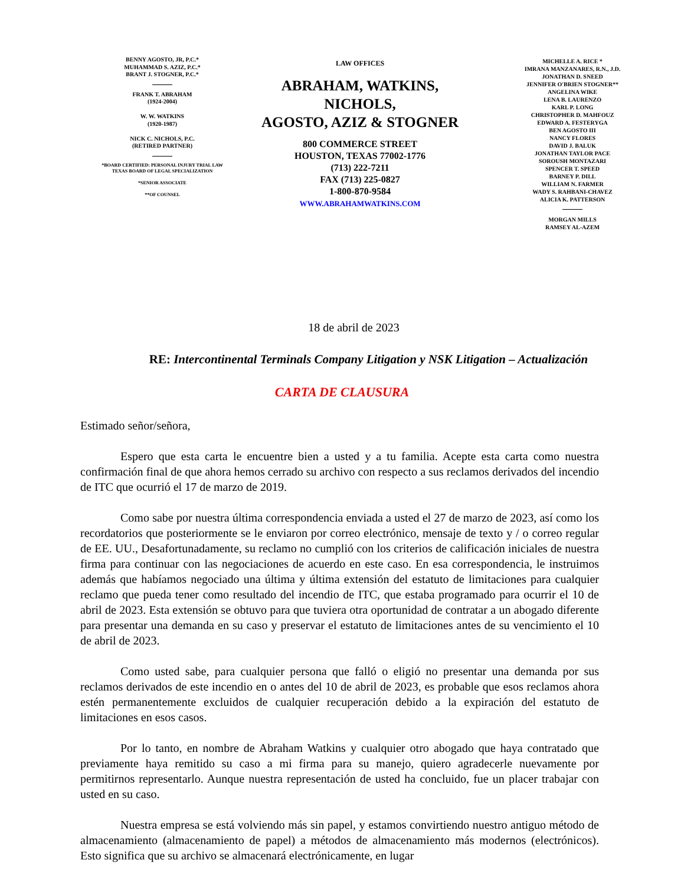BENNY AGOSTO, JR, P.C.*
MUHAMMAD S. AZIZ, P.C.*
BRANT J. STOGNER, P.C.*
FRANK T. ABRAHAM
(1924-2004)
W. W. WATKINS
(1920-1987)
NICK C. NICHOLS, P.C.
(RETIRED PARTNER)
*BOARD CERTIFIED: PERSONAL INJURY TRIAL LAW
TEXAS BOARD OF LEGAL SPECIALIZATION
*SENIOR ASSOCIATE
**OF COUNSEL
LAW OFFICES
ABRAHAM, WATKINS, NICHOLS,
AGOSTO, AZIZ & STOGNER
800 COMMERCE STREET
HOUSTON, TEXAS 77002-1776
(713) 222-7211
FAX (713) 225-0827
1-800-870-9584
WWW.ABRAHAMWATKINS.COM
MICHELLE A. RICE *
IMRANA MANZANARES, R.N., J.D.
JONATHAN D. SNEED
JENNIFER O'BRIEN STOGNER**
ANGELINA WIKE
LENA B. LAURENZO
KARL P. LONG
CHRISTOPHER D. MAHFOUZ
EDWARD A. FESTERYGA
BEN AGOSTO III
NANCY FLORES
DAVID J. BALUK
JONATHAN TAYLOR PACE
SOROUSH MONTAZARI
SPENCER T. SPEED
BARNEY P. DILL
WILLIAM N. FARMER
WADY S. RAHBANI-CHAVEZ
ALICIA K. PATTERSON
MORGAN MILLS
RAMSEY AL-AZEM
18 de abril de 2023
RE: Intercontinental Terminals Company Litigation y NSK Litigation – Actualización
CARTA DE CLAUSURA
Estimado señor/señora,
Espero que esta carta le encuentre bien a usted y a tu familia. Acepte esta carta como nuestra confirmación final de que ahora hemos cerrado su archivo con respecto a sus reclamos derivados del incendio de ITC que ocurrió el 17 de marzo de 2019.
Como sabe por nuestra última correspondencia enviada a usted el 27 de marzo de 2023, así como los recordatorios que posteriormente se le enviaron por correo electrónico, mensaje de texto y / o correo regular de EE. UU., Desafortunadamente, su reclamo no cumplió con los criterios de calificación iniciales de nuestra firma para continuar con las negociaciones de acuerdo en este caso. En esa correspondencia, le instruimos además que habíamos negociado una última y última extensión del estatuto de limitaciones para cualquier reclamo que pueda tener como resultado del incendio de ITC, que estaba programado para ocurrir el 10 de abril de 2023. Esta extensión se obtuvo para que tuviera otra oportunidad de contratar a un abogado diferente para presentar una demanda en su caso y preservar el estatuto de limitaciones antes de su vencimiento el 10 de abril de 2023.
Como usted sabe, para cualquier persona que falló o eligió no presentar una demanda por sus reclamos derivados de este incendio en o antes del 10 de abril de 2023, es probable que esos reclamos ahora estén permanentemente excluidos de cualquier recuperación debido a la expiración del estatuto de limitaciones en esos casos.
Por lo tanto, en nombre de Abraham Watkins y cualquier otro abogado que haya contratado que previamente haya remitido su caso a mi firma para su manejo, quiero agradecerle nuevamente por permitirnos representarlo. Aunque nuestra representación de usted ha concluido, fue un placer trabajar con usted en su caso.
Nuestra empresa se está volviendo más sin papel, y estamos convirtiendo nuestro antiguo método de almacenamiento (almacenamiento de papel) a métodos de almacenamiento más modernos (electrónicos). Esto significa que su archivo se almacenará electrónicamente, en lugar